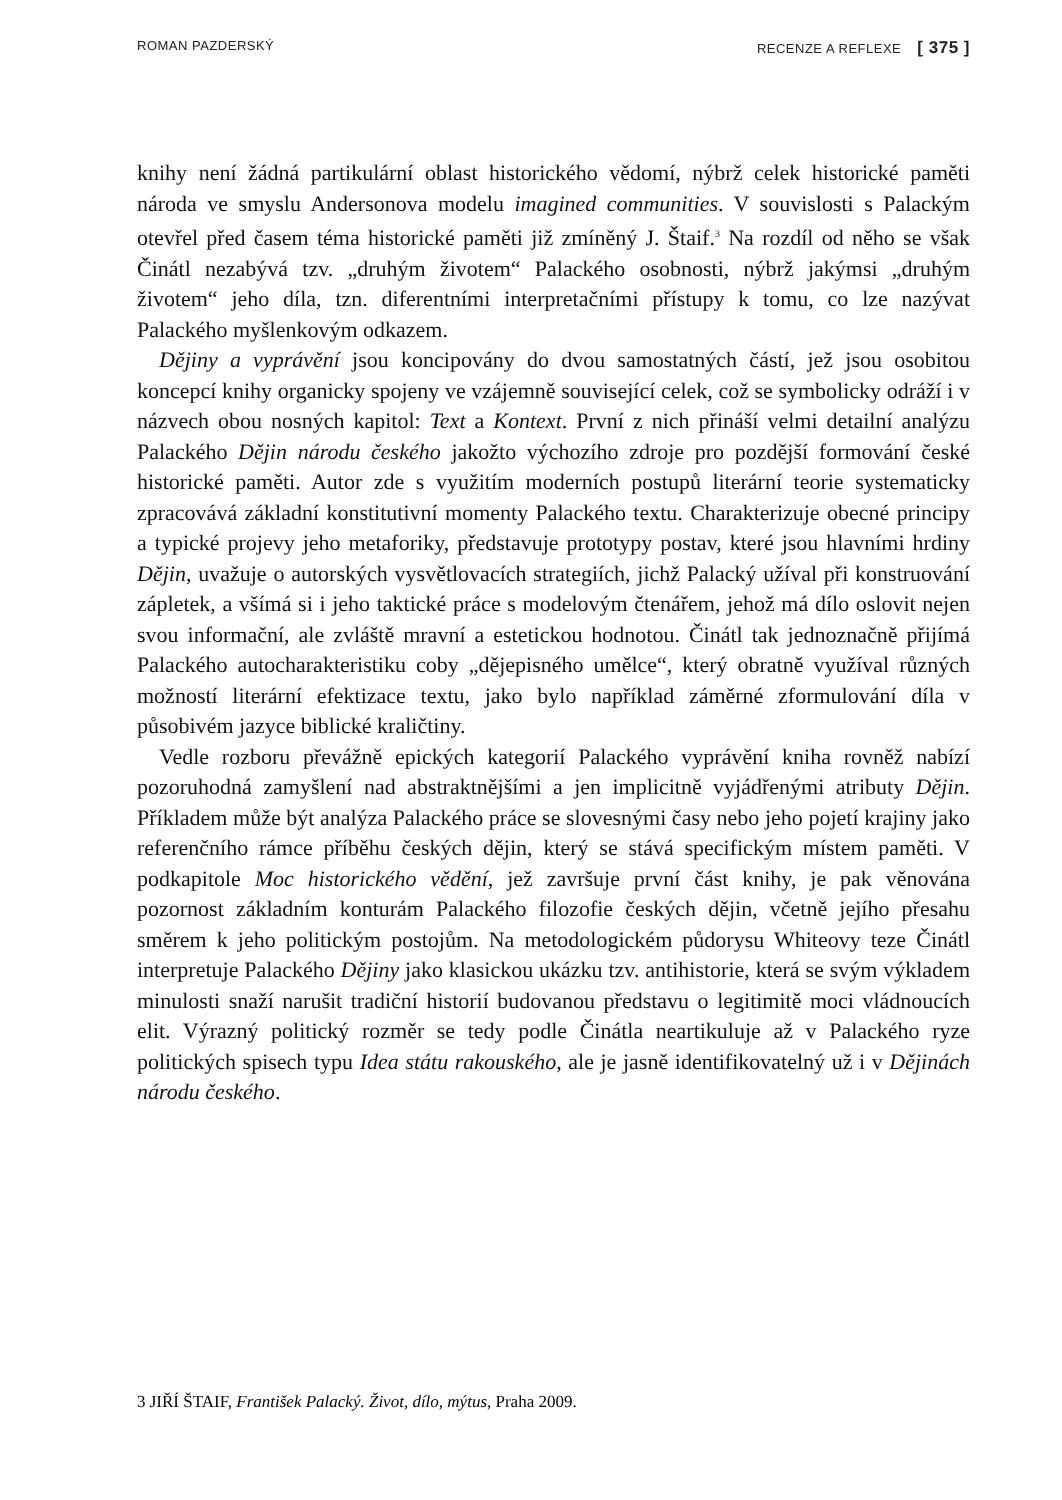ROMAN PAZDERSKÝ RECENZE A REFLEXE [ 375 ]
knihy není žádná partikulární oblast historického vědomí, nýbrž celek historické paměti národa ve smyslu Andersonova modelu imagined communities. V souvislosti s Palackým otevřel před časem téma historické paměti již zmíněný J. Štaif.<sup>3</sup> Na rozdíl od něho se však Činátl nezabývá tzv. „druhým životem“ Palackého osobnosti, nýbrž jakýmsi „druhým životem“ jeho díla, tzn. diferentními interpretačními přístupy k tomu, co lze nazývat Palackého myšlenkovým odkazem.
Dějiny a vyprávění jsou koncipovány do dvou samostatných částí, jež jsou osobitou koncepcí knihy organicky spojeny ve vzájemně související celek, což se symbolicky odráží i v názvech obou nosných kapitol: Text a Kontext. První z nich přináší velmi detailní analýzu Palackého Dějin národu českého jakožto výchozího zdroje pro pozdější formování české historické paměti. Autor zde s využitím moderních postupů literární teorie systematicky zpracovává základní konstitutivní momenty Palackého textu. Charakterizuje obecné principy a typické projevy jeho metaforiky, představuje prototypy postav, které jsou hlavními hrdiny Dějin, uvažuje o autorských vysvětlovacích strategiích, jichž Palacký užíval při konstruování zápletek, a všímá si i jeho taktické práce s modelovým čtenářem, jehož má dílo oslovit nejen svou informační, ale zvláště mravní a estetickou hodnotou. Činátl tak jednoznačně přijímá Palackého autocharakteristiku coby „dějepisného umělce“, který obratně využíval různých možností literární efektizace textu, jako bylo například záměrné zformulování díla v působivém jazyce biblické kraličtiny.
Vedle rozboru převážně epických kategorií Palackého vyprávění kniha rovněž nabízí pozoruhodná zamyšlení nad abstraktnějšími a jen implicitně vyjádřenými atributy Dějin. Příkladem může být analýza Palackého práce se slovesnými časy nebo jeho pojetí krajiny jako referenčního rámce příběhu českých dějin, který se stává specifickým místem paměti. V podkapitole Moc historického vědění, jež završuje první část knihy, je pak věnována pozornost základním konturám Palackého filozofie českých dějin, včetně jejího přesahu směrem k jeho politickým postojům. Na metodologickém půdorysu Whiteovy teze Činátl interpretuje Palackého Dějiny jako klasickou ukázku tzv. antihistorie, která se svým výkladem minulosti snaží narušit tradiční historií budovanou představu o legitimitě moci vládnoucích elit. Výrazný politický rozměr se tedy podle Činátla neartikuluje až v Palackého ryze politických spisech typu Idea státu rakouského, ale je jasně identifikovatelný už i v Dějinách národu českého.
3 JIŘÍ ŠTAIF, František Palacký. Život, dílo, mýtus, Praha 2009.